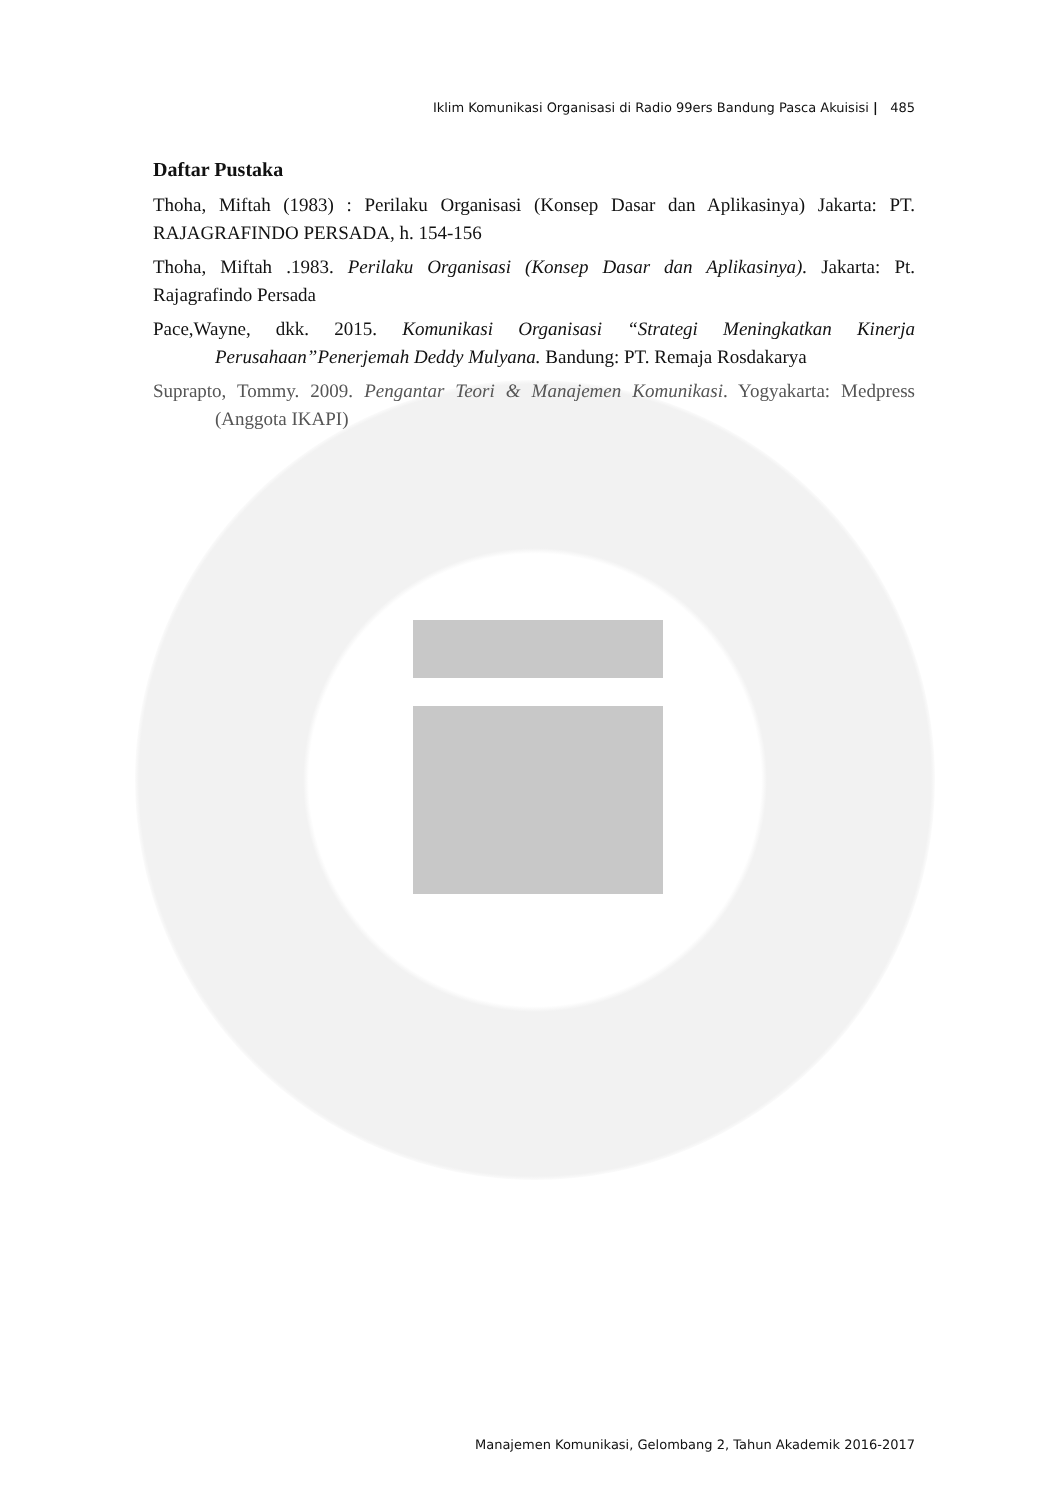Iklim Komunikasi Organisasi di Radio 99ers Bandung Pasca Akuisisi | 485
Daftar Pustaka
Thoha, Miftah (1983) : Perilaku Organisasi (Konsep Dasar dan Aplikasinya) Jakarta: PT. RAJAGRAFINDO PERSADA, h. 154-156
Thoha, Miftah .1983. Perilaku Organisasi (Konsep Dasar dan Aplikasinya). Jakarta: Pt. Rajagrafindo Persada
Pace,Wayne, dkk. 2015. Komunikasi Organisasi “Strategi Meningkatkan Kinerja Perusahaan”Penerjemah Deddy Mulyana. Bandung: PT. Remaja Rosdakarya
Suprapto, Tommy. 2009. Pengantar Teori & Manajemen Komunikasi. Yogyakarta: Medpress (Anggota IKAPI)
Manajemen Komunikasi, Gelombang 2, Tahun Akademik 2016-2017